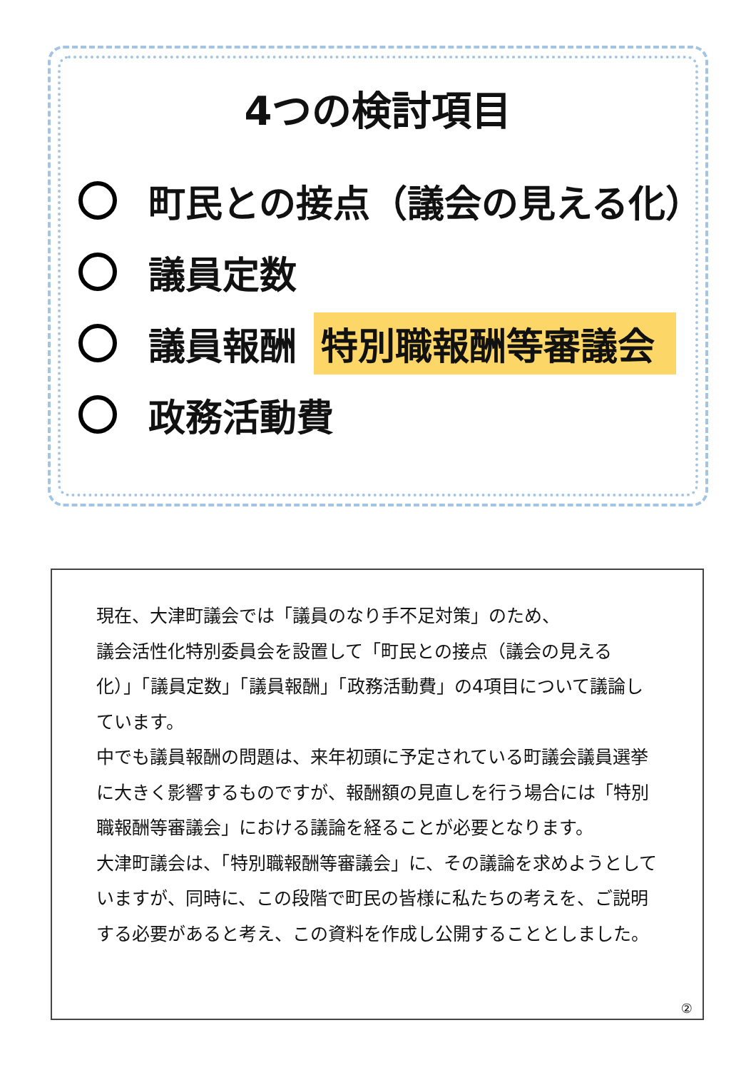4つの検討項目
町民との接点（議会の見える化）
議員定数
議員報酬 特別職報酬等審議会
政務活動費
現在、大津町議会では「議員のなり手不足対策」のため、
議会活性化特別委員会を設置して「町民との接点（議会の見える化）」「議員定数」「議員報酬」「政務活動費」の4項目について議論しています。
中でも議員報酬の問題は、来年初頭に予定されている町議会議員選挙に大きく影響するものですが、報酬額の見直しを行う場合には「特別職報酬等審議会」における議論を経ることが必要となります。
大津町議会は、「特別職報酬等審議会」に、その議論を求めようとしていますが、同時に、この段階で町民の皆様に私たちの考えを、ご説明する必要があると考え、この資料を作成し公開することとしました。
②